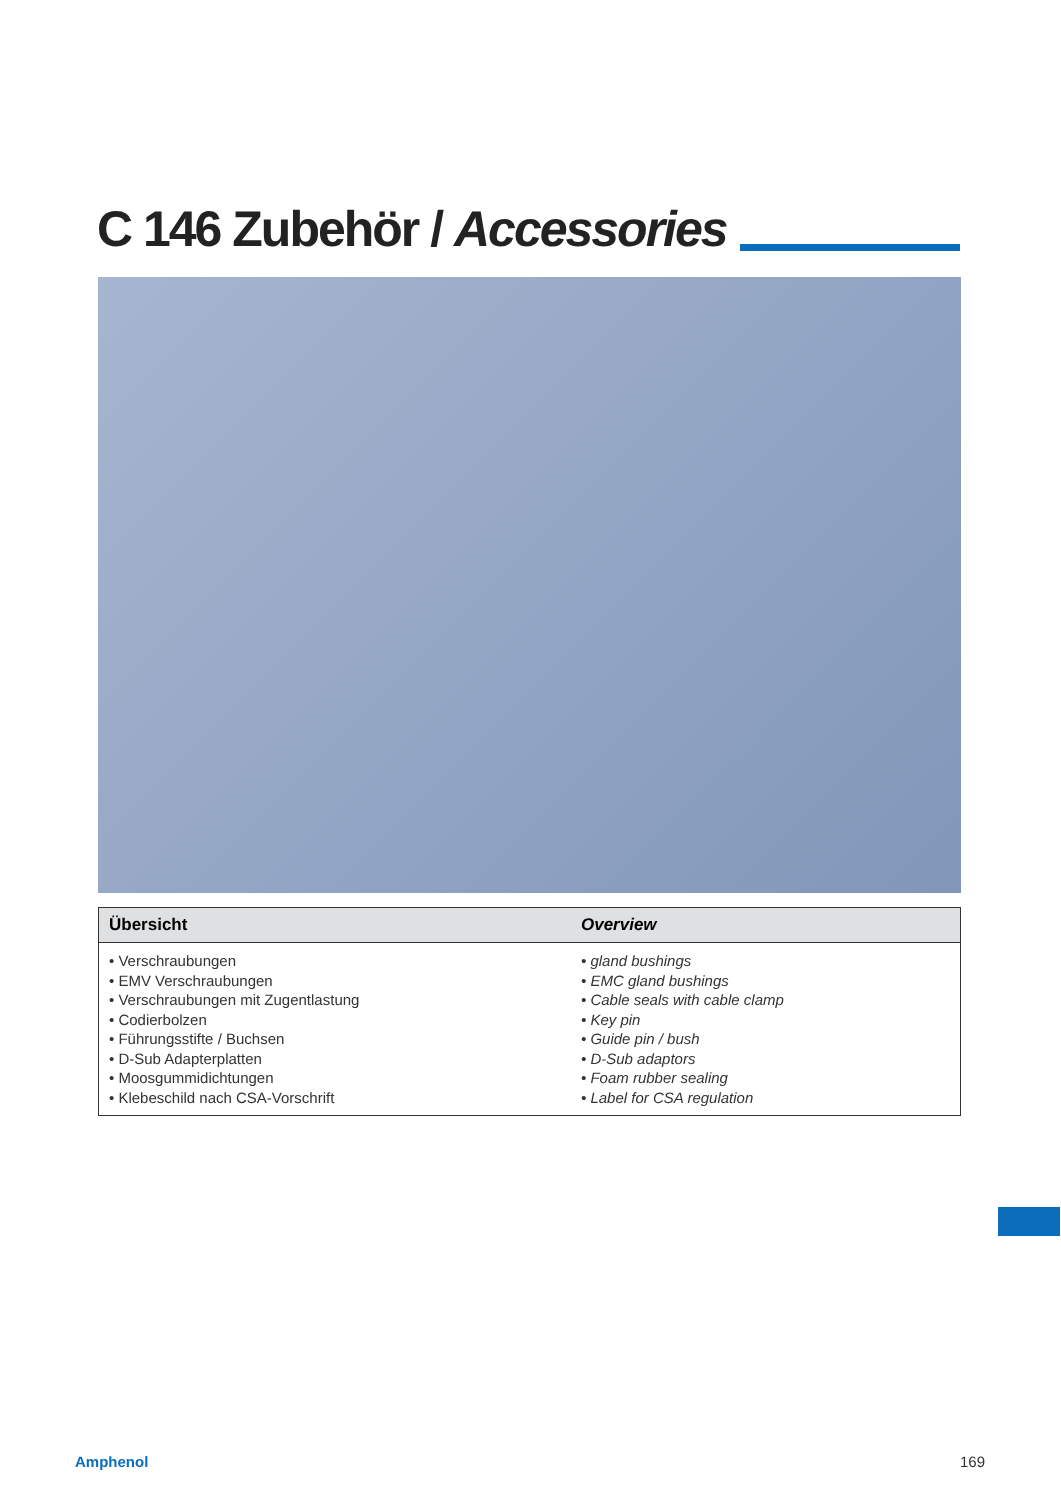C 146 Zubehör / Accessories
| Übersicht | Overview |
| --- | --- |
| • Verschraubungen • EMV Verschraubungen • Verschraubungen mit Zugentlastung • Codierbolzen • Führungsstifte / Buchsen • D-Sub Adapterplatten • Moosgummidichtungen • Klebeschild nach CSA-Vorschrift | • gland bushings • EMC gland bushings • Cable seals with cable clamp • Key pin • Guide pin / bush • D-Sub adaptors • Foam rubber sealing • Label for CSA regulation |
Amphenol 169